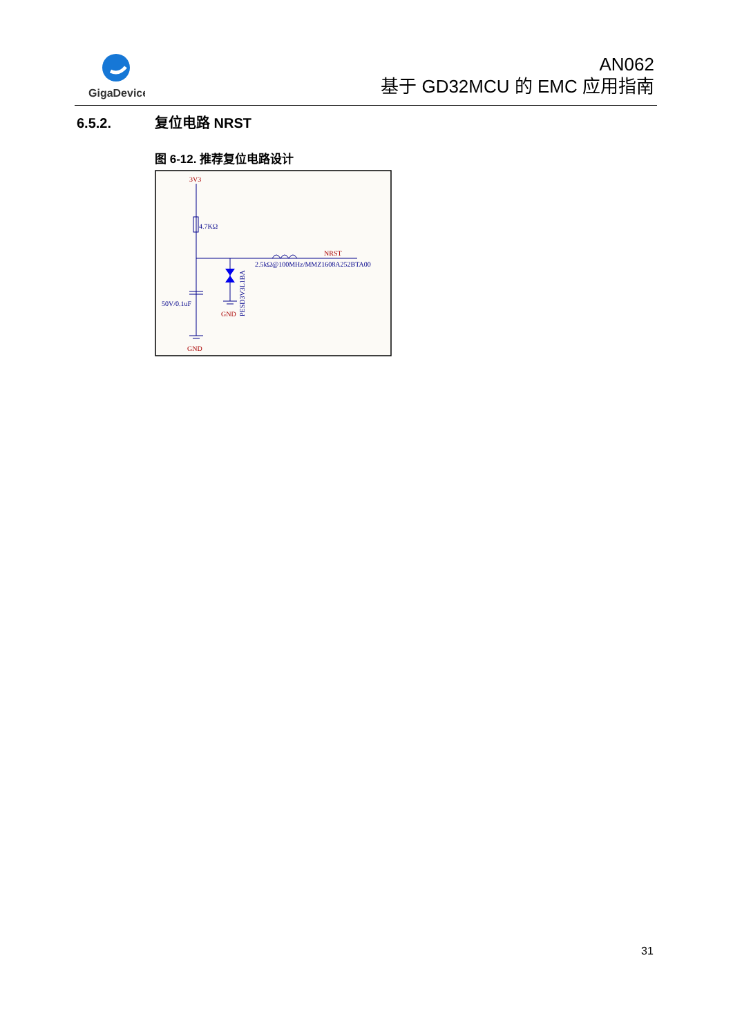GigaDevice
AN062
基于 GD32MCU 的 EMC 应用指南
6.5.2. 复位电路 NRST
图 6-12. 推荐复位电路设计
3V3
4.7KΩ
NRST
2.5kΩ@100MHz/MMZ1608A252BTA00
50V/0.1uF
GND
GND
PESD3V3L1BA
31